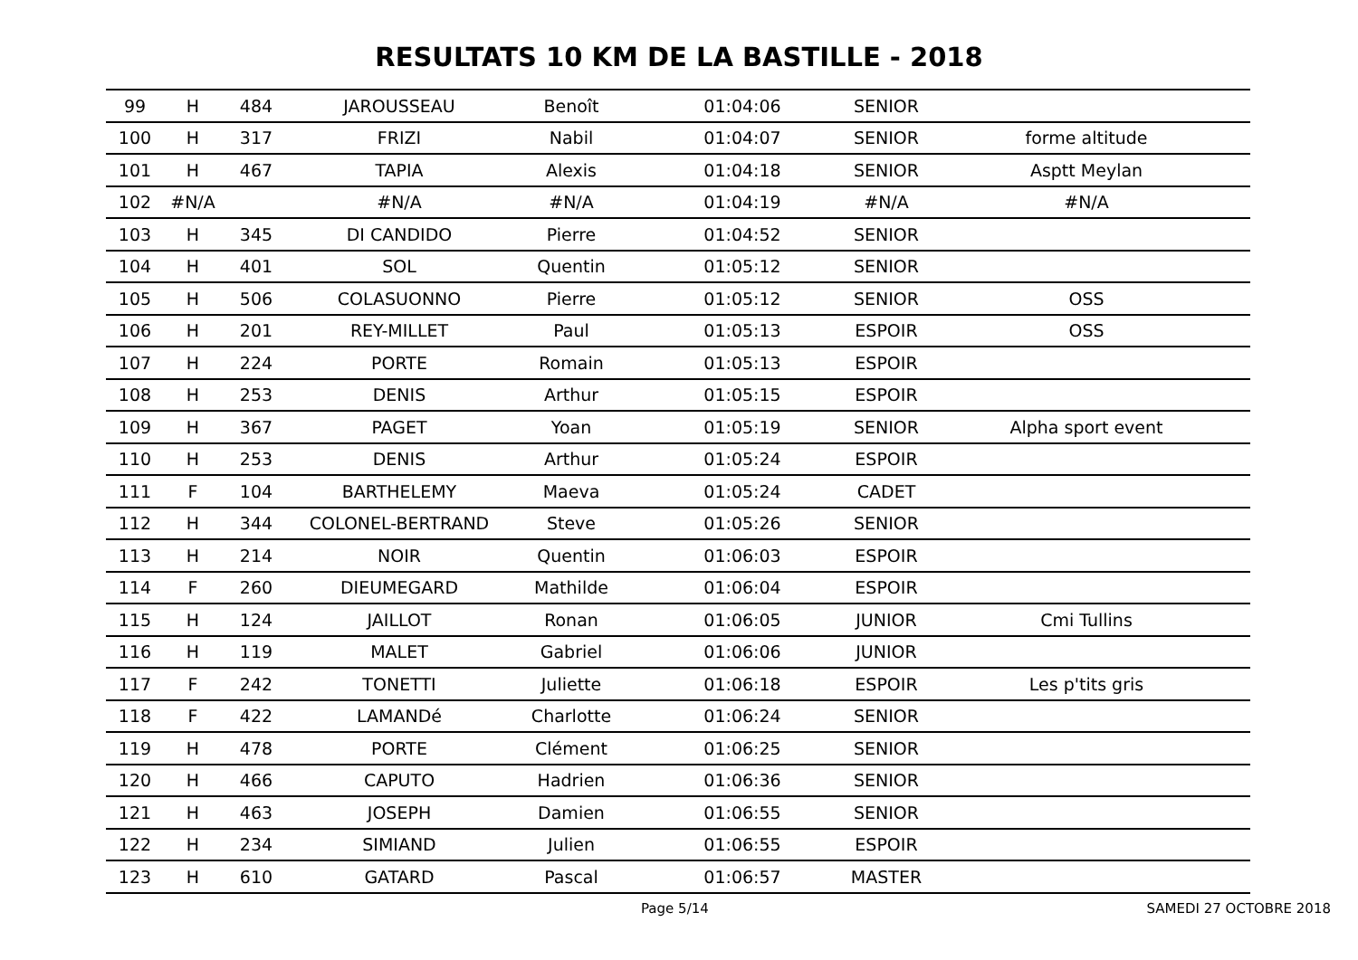RESULTATS 10 KM DE LA BASTILLE - 2018
| 99 | H | 484 | JAROUSSEAU | Benoît | 01:04:06 | SENIOR | |
| 100 | H | 317 | FRIZI | Nabil | 01:04:07 | SENIOR | forme altitude |
| 101 | H | 467 | TAPIA | Alexis | 01:04:18 | SENIOR | Asptt Meylan |
| 102 | #N/A | | #N/A | #N/A | 01:04:19 | #N/A | #N/A |
| 103 | H | 345 | DI CANDIDO | Pierre | 01:04:52 | SENIOR | |
| 104 | H | 401 | SOL | Quentin | 01:05:12 | SENIOR | |
| 105 | H | 506 | COLASUONNO | Pierre | 01:05:12 | SENIOR | OSS |
| 106 | H | 201 | REY-MILLET | Paul | 01:05:13 | ESPOIR | OSS |
| 107 | H | 224 | PORTE | Romain | 01:05:13 | ESPOIR | |
| 108 | H | 253 | DENIS | Arthur | 01:05:15 | ESPOIR | |
| 109 | H | 367 | PAGET | Yoan | 01:05:19 | SENIOR | Alpha sport event |
| 110 | H | 253 | DENIS | Arthur | 01:05:24 | ESPOIR | |
| 111 | F | 104 | BARTHELEMY | Maeva | 01:05:24 | CADET | |
| 112 | H | 344 | COLONEL-BERTRAND | Steve | 01:05:26 | SENIOR | |
| 113 | H | 214 | NOIR | Quentin | 01:06:03 | ESPOIR | |
| 114 | F | 260 | DIEUMEGARD | Mathilde | 01:06:04 | ESPOIR | |
| 115 | H | 124 | JAILLOT | Ronan | 01:06:05 | JUNIOR | Cmi Tullins |
| 116 | H | 119 | MALET | Gabriel | 01:06:06 | JUNIOR | |
| 117 | F | 242 | TONETTI | Juliette | 01:06:18 | ESPOIR | Les p'tits gris |
| 118 | F | 422 | LAMANDé | Charlotte | 01:06:24 | SENIOR | |
| 119 | H | 478 | PORTE | Clément | 01:06:25 | SENIOR | |
| 120 | H | 466 | CAPUTO | Hadrien | 01:06:36 | SENIOR | |
| 121 | H | 463 | JOSEPH | Damien | 01:06:55 | SENIOR | |
| 122 | H | 234 | SIMIAND | Julien | 01:06:55 | ESPOIR | |
| 123 | H | 610 | GATARD | Pascal | 01:06:57 | MASTER | |
Page 5/14 SAMEDI 27 OCTOBRE 2018